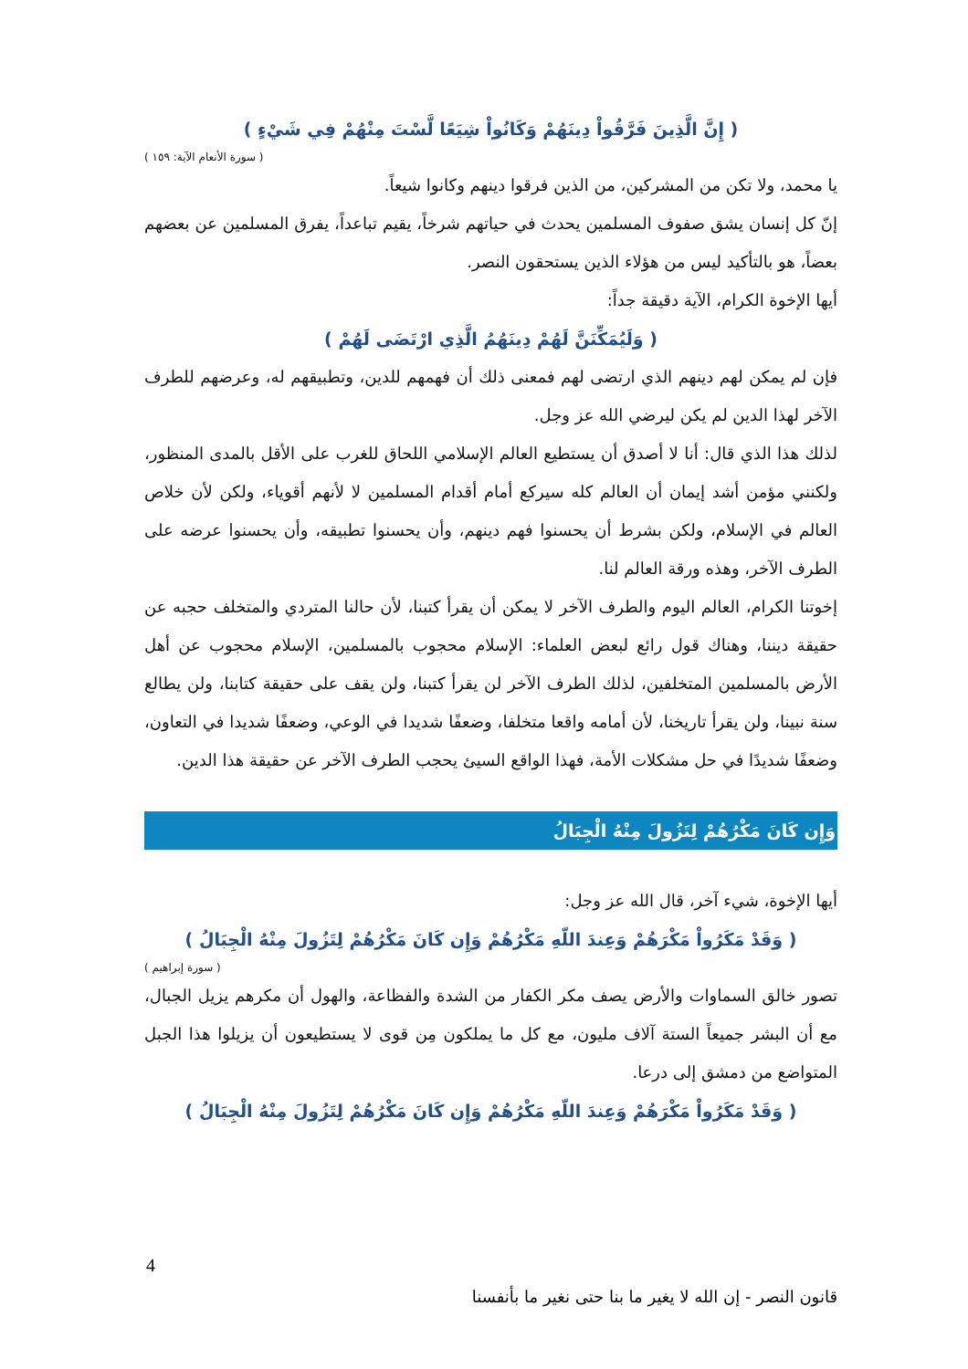( إِنَّ الَّذِينَ فَرَّقُواْ دِينَهُمْ وَكَانُواْ شِيَعًا لَّسْتَ مِنْهُمْ فِي شَيْءٍ )
( سورة الأنعام الآية: ١٥٩ )
يا محمد، ولا تكن من المشركين، من الذين فرقوا دينهم وكانوا شيعاً.
إنّ كل إنسان يشق صفوف المسلمين يحدث في حياتهم شرخاً، يقيم تباعداً، يفرق المسلمين عن بعضهم بعضاً، هو بالتأكيد ليس من هؤلاء الذين يستحقون النصر.
أيها الإخوة الكرام، الآية دقيقة جداً:
( وَلَيُمَكِّنَنَّ لَهُمْ دِينَهُمُ الَّذِي ارْتَضَى لَهُمْ )
فإن لم يمكن لهم دينهم الذي ارتضى لهم فمعنى ذلك أن فهمهم للدين، وتطبيقهم له، وعرضهم للطرف الآخر لهذا الدين لم يكن ليرضي الله عز وجل.
لذلك هذا الذي قال: أنا لا أصدق أن يستطيع العالم الإسلامي اللحاق للغرب على الأقل بالمدى المنظور، ولكنني مؤمن أشد إيمان أن العالم كله سيركع أمام أقدام المسلمين لا لأنهم أقوياء، ولكن لأن خلاص العالم في الإسلام، ولكن بشرط أن يحسنوا فهم دينهم، وأن يحسنوا تطبيقه، وأن يحسنوا عرضه على الطرف الآخر، وهذه ورقة العالم لنا.
إخوتنا الكرام، العالم اليوم والطرف الآخر لا يمكن أن يقرأ كتبنا، لأن حالنا المتردي والمتخلف حجبه عن حقيقة ديننا، وهناك قول رائع لبعض العلماء: الإسلام محجوب بالمسلمين، الإسلام محجوب عن أهل الأرض بالمسلمين المتخلفين، لذلك الطرف الآخر لن يقرأ كتبنا، ولن يقف على حقيقة كتابنا، ولن يطالع سنة نبينا، ولن يقرأ تاريخنا، لأن أمامه واقعا متخلفا، وضعفًا شديدا في الوعي، وضعفًا شديدا في التعاون، وضعفًا شديدًا في حل مشكلات الأمة، فهذا الواقع السيئ يحجب الطرف الآخر عن حقيقة هذا الدين.
وَإِن كَانَ مَكْرُهُمْ لِتَزُولَ مِنْهُ الْجِبَالُ
أيها الإخوة، شيء آخر، قال الله عز وجل:
( وَقَدْ مَكَرُواْ مَكْرَهُمْ وَعِندَ اللّهِ مَكْرُهُمْ وَإِن كَانَ مَكْرُهُمْ لِتَزُولَ مِنْهُ الْجِبَالُ )
( سورة إبراهيم )
تصور خالق السماوات والأرض يصف مكر الكفار من الشدة والفظاعة، والهول أن مكرهم يزيل الجبال، مع أن البشر جميعاً الستة آلاف مليون، مع كل ما يملكون مِن قوى لا يستطيعون أن يزيلوا هذا الجبل المتواضع من دمشق إلى درعا.
( وَقَدْ مَكَرُواْ مَكْرَهُمْ وَعِندَ اللّهِ مَكْرُهُمْ وَإِن كَانَ مَكْرُهُمْ لِتَزُولَ مِنْهُ الْجِبَالُ )
4
قانون النصر - إن الله لا يغير ما بنا حتى نغير ما بأنفسنا